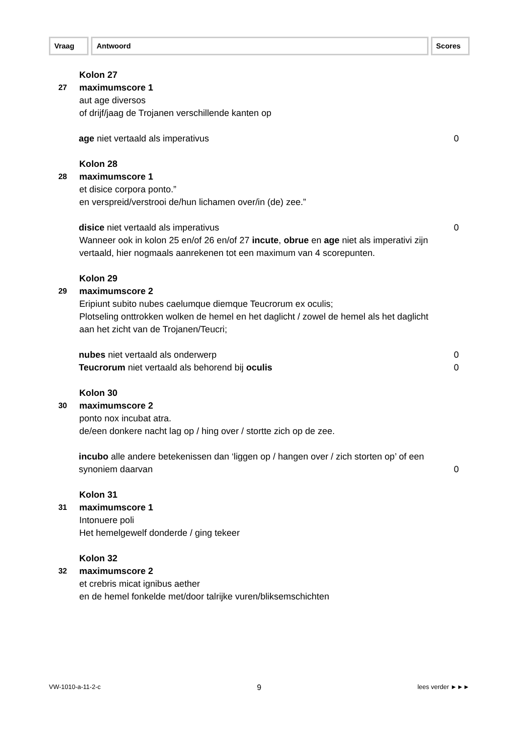Vraag Antwoord Scores
Kolon 27
27
maximumscore 1
aut age diversos
of drijf/jaag de Trojanen verschillende kanten op
age niet vertaald als imperativus 0
Kolon 28
28
maximumscore 1
et disice corpora ponto.”
en verspreid/verstrooi de/hun lichamen over/in (de) zee.”
disice niet vertaald als imperativus 0
Wanneer ook in kolon 25 en/of 26 en/of 27 incute, obrue en age niet als imperativi zijn vertaald, hier nogmaals aanrekenen tot een maximum van 4 scorepunten.
Kolon 29
29
maximumscore 2
Eripiunt subito nubes caelumque diemque Teucrorum ex oculis;
Plotseling onttrokken wolken de hemel en het daglicht / zowel de hemel als het daglicht aan het zicht van de Trojanen/Teucri;
nubes niet vertaald als onderwerp 0
Teucrorum niet vertaald als behorend bij oculis 0
Kolon 30
30
maximumscore 2
ponto nox incubat atra.
de/een donkere nacht lag op / hing over / stortte zich op de zee.
incubo alle andere betekenissen dan ‘liggen op / hangen over / zich storten op’ of een synoniem daarvan
0
Kolon 31
31
maximumscore 1
Intonuere poli
Het hemelgewelf donderde / ging tekeer
Kolon 32
32
maximumscore 2
et crebris micat ignibus aether
en de hemel fonkelde met/door talrijke vuren/bliksemschichten
VW-1010-a-11-2-c 9 lees verder ►►►